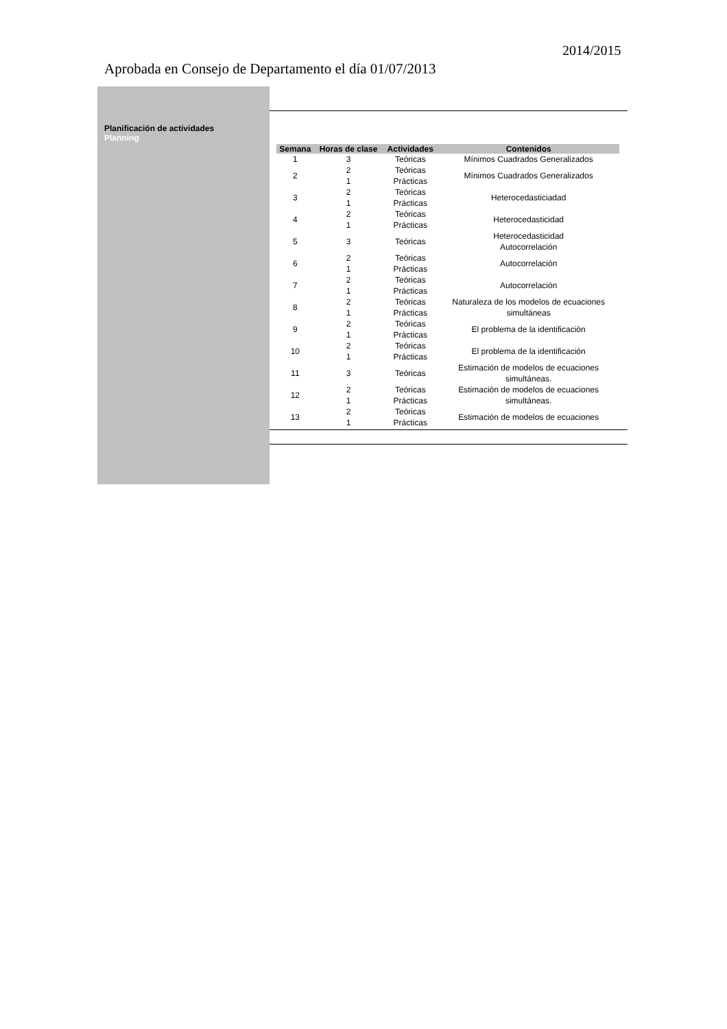2014/2015
Aprobada en Consejo de Departamento el día 01/07/2013
Planificación de actividades
Planning
| Semana | Horas de clase | Actividades | Contenidos |
| --- | --- | --- | --- |
| 1 | 3 | Teóricas | Mínimos Cuadrados Generalizados |
| 2 | 2 1 | Teóricas Prácticas | Mínimos Cuadrados Generalizados |
| 3 | 2 1 | Teóricas Prácticas | Heterocedasticiadad |
| 4 | 2 1 | Teóricas Prácticas | Heterocedasticidad |
| 5 | 3 | Teóricas | Heterocedasticidad Autocorrelación |
| 6 | 2 1 | Teóricas Prácticas | Autocorrelación |
| 7 | 2 1 | Teóricas Prácticas | Autocorrelación |
| 8 | 2 1 | Teóricas Prácticas | Naturaleza de los modelos de ecuaciones simultáneas |
| 9 | 2 1 | Teóricas Prácticas | El problema de la identificación |
| 10 | 2 1 | Teóricas Prácticas | El problema de la identificación |
| 11 | 3 | Teóricas | Estimación de modelos de ecuaciones simultáneas. |
| 12 | 2 1 | Teóricas Prácticas | Estimación de modelos de ecuaciones simultáneas. |
| 13 | 2 1 | Teóricas Prácticas | Estimación de modelos de ecuaciones |